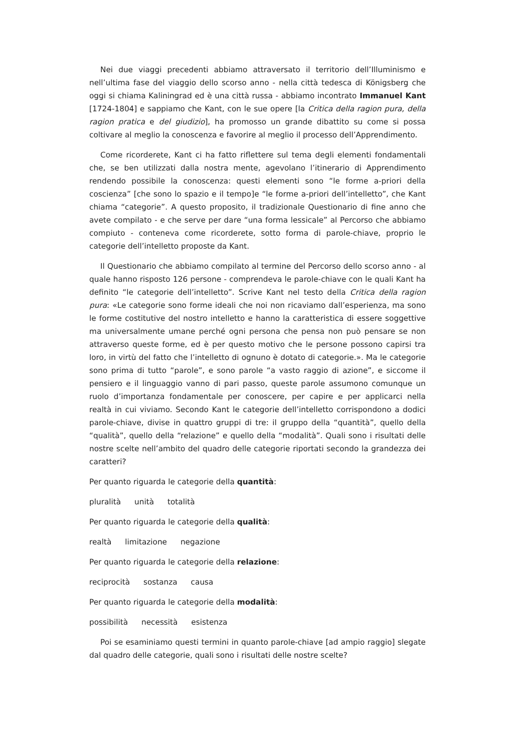Nei due viaggi precedenti abbiamo attraversato il territorio dell’Illuminismo e nell’ultima fase del viaggio dello scorso anno - nella città tedesca di Königsberg che oggi si chiama Kaliningrad ed è una città russa - abbiamo incontrato Immanuel Kant [1724-1804] e sappiamo che Kant, con le sue opere [la Critica della ragion pura, della ragion pratica e del giudizio], ha promosso un grande dibattito su come si possa coltivare al meglio la conoscenza e favorire al meglio il processo dell’Apprendimento.
Come ricorderete, Kant ci ha fatto riflettere sul tema degli elementi fondamentali che, se ben utilizzati dalla nostra mente, agevolano l’itinerario di Apprendimento rendendo possibile la conoscenza: questi elementi sono “le forme a-priori della coscienza” [che sono lo spazio e il tempo]e “le forme a-priori dell’intelletto”, che Kant chiama “categorie”. A questo proposito, il tradizionale Questionario di fine anno che avete compilato - e che serve per dare “una forma lessicale” al Percorso che abbiamo compiuto - conteneva come ricorderete, sotto forma di parole-chiave, proprio le categorie dell’intelletto proposte da Kant.
Il Questionario che abbiamo compilato al termine del Percorso dello scorso anno - al quale hanno risposto 126 persone - comprendeva le parole-chiave con le quali Kant ha definito “le categorie dell’intelletto”. Scrive Kant nel testo della Critica della ragion pura: «Le categorie sono forme ideali che noi non ricaviamo dall’esperienza, ma sono le forme costitutive del nostro intelletto e hanno la caratteristica di essere soggettive ma universalmente umane perché ogni persona che pensa non può pensare se non attraverso queste forme, ed è per questo motivo che le persone possono capirsi tra loro, in virtù del fatto che l’intelletto di ognuno è dotato di categorie.». Ma le categorie sono prima di tutto “parole”, e sono parole “a vasto raggio di azione”, e siccome il pensiero e il linguaggio vanno di pari passo, queste parole assumono comunque un ruolo d’importanza fondamentale per conoscere, per capire e per applicarci nella realtà in cui viviamo. Secondo Kant le categorie dell’intelletto corrispondono a dodici parole-chiave, divise in quattro gruppi di tre: il gruppo della “quantità”, quello della “qualità”, quello della “relazione” e quello della “modalità”. Quali sono i risultati delle nostre scelte nell’ambito del quadro delle categorie riportati secondo la grandezza dei caratteri?
Per quanto riguarda le categorie della quantità:
pluralità unità totalità
Per quanto riguarda le categorie della qualità:
realtà limitazione negazione
Per quanto riguarda le categorie della relazione:
reciprocità sostanza causa
Per quanto riguarda le categorie della modalità:
possibilità necessità esistenza
Poi se esaminiamo questi termini in quanto parole-chiave [ad ampio raggio] slegate dal quadro delle categorie, quali sono i risultati delle nostre scelte?